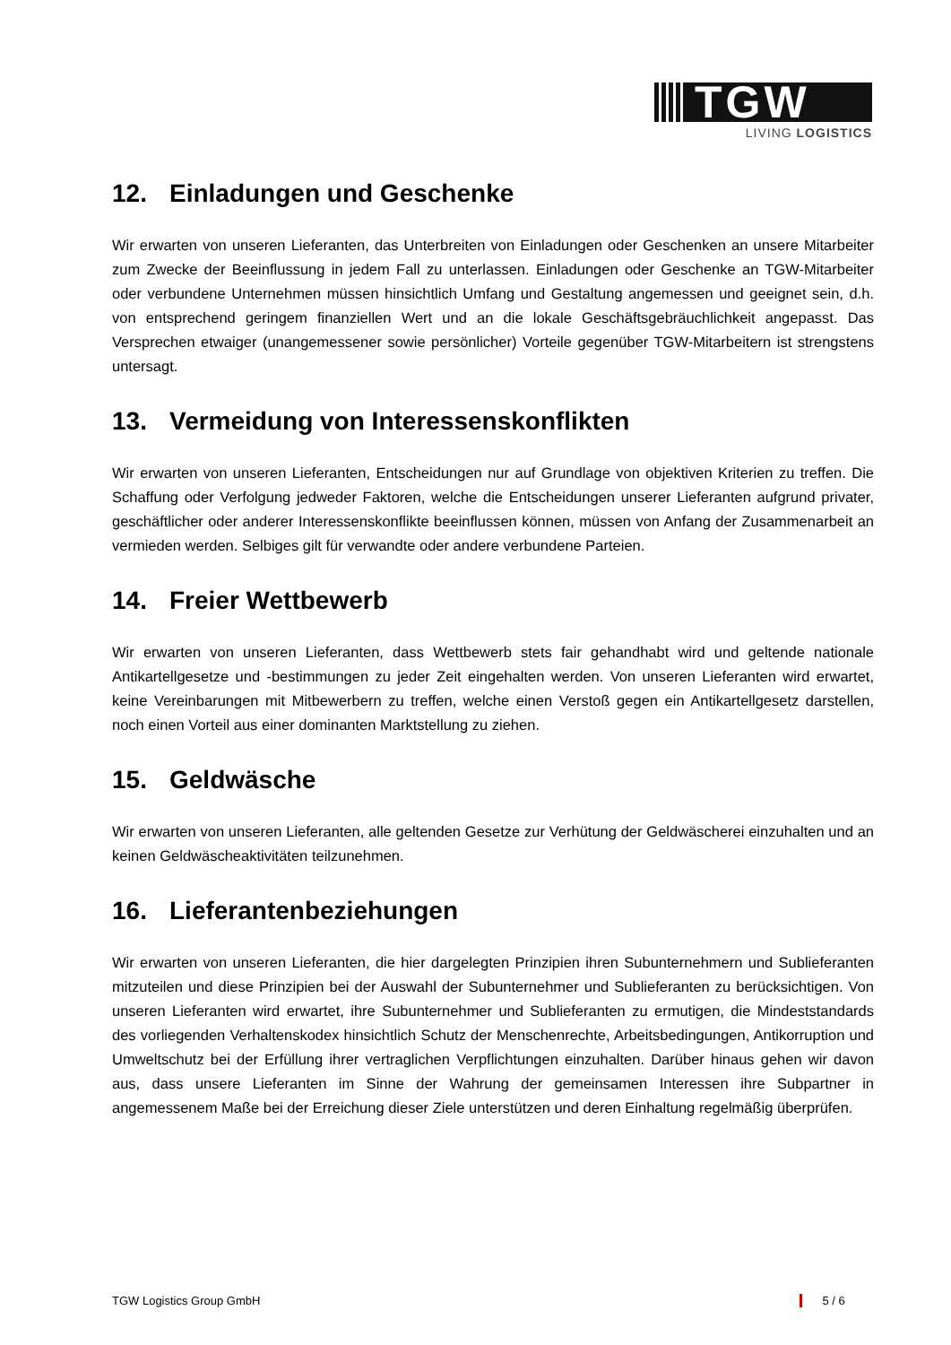TGW
LIVING LOGISTICS
12. Einladungen und Geschenke
Wir erwarten von unseren Lieferanten, das Unterbreiten von Einladungen oder Geschenken an unsere Mitarbeiter zum Zwecke der Beeinflussung in jedem Fall zu unterlassen. Einladungen oder Geschenke an TGW-Mitarbeiter oder verbundene Unternehmen müssen hinsichtlich Umfang und Gestaltung angemessen und geeignet sein, d.h. von entsprechend geringem finanziellen Wert und an die lokale Geschäftsgebräuchlichkeit angepasst. Das Versprechen etwaiger (unangemessener sowie persönlicher) Vorteile gegenüber TGW-Mitarbeitern ist strengstens untersagt.
13. Vermeidung von Interessenskonflikten
Wir erwarten von unseren Lieferanten, Entscheidungen nur auf Grundlage von objektiven Kriterien zu treffen. Die Schaffung oder Verfolgung jedweder Faktoren, welche die Entscheidungen unserer Lieferanten aufgrund privater, geschäftlicher oder anderer Interessenskonflikte beeinflussen können, müssen von Anfang der Zusammenarbeit an vermieden werden. Selbiges gilt für verwandte oder andere verbundene Parteien.
14. Freier Wettbewerb
Wir erwarten von unseren Lieferanten, dass Wettbewerb stets fair gehandhabt wird und geltende nationale Antikartellgesetze und -bestimmungen zu jeder Zeit eingehalten werden. Von unseren Lieferanten wird erwartet, keine Vereinbarungen mit Mitbewerbern zu treffen, welche einen Verstoß gegen ein Antikartellgesetz darstellen, noch einen Vorteil aus einer dominanten Marktstellung zu ziehen.
15. Geldwäsche
Wir erwarten von unseren Lieferanten, alle geltenden Gesetze zur Verhütung der Geldwäscherei einzuhalten und an keinen Geldwäscheaktivitäten teilzunehmen.
16. Lieferantenbeziehungen
Wir erwarten von unseren Lieferanten, die hier dargelegten Prinzipien ihren Subunternehmern und Sublieferanten mitzuteilen und diese Prinzipien bei der Auswahl der Subunternehmer und Sublieferanten zu berücksichtigen. Von unseren Lieferanten wird erwartet, ihre Subunternehmer und Sublieferanten zu ermutigen, die Mindeststandards des vorliegenden Verhaltenskodex hinsichtlich Schutz der Menschenrechte, Arbeitsbedingungen, Antikorruption und Umweltschutz bei der Erfüllung ihrer vertraglichen Verpflichtungen einzuhalten. Darüber hinaus gehen wir davon aus, dass unsere Lieferanten im Sinne der Wahrung der gemeinsamen Interessen ihre Subpartner in angemessenem Maße bei der Erreichung dieser Ziele unterstützen und deren Einhaltung regelmäßig überprüfen.
TGW Logistics Group GmbH 5 / 6